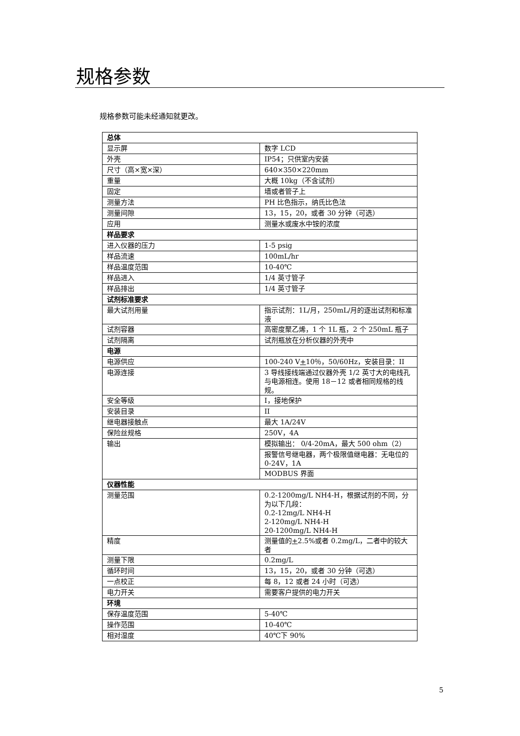规格参数
规格参数可能未经通知就更改。
| 总体 | |
| 显示屏 | 数字 LCD |
| 外壳 | IP54；只供室内安装 |
| 尺寸（高×宽×深） | 640×350×220mm |
| 重量 | 大概 10kg（不含试剂） |
| 固定 | 墙或者管子上 |
| 测量方法 | PH 比色指示，纳氏比色法 |
| 测量间隙 | 13，15，20，或者 30 分钟（可选） |
| 应用 | 测量水或废水中铵的浓度 |
| 样品要求 | |
| 进入仪器的压力 | 1-5 psig |
| 样品流速 | 100mL/hr |
| 样品温度范围 | 10-40℃ |
| 样品进入 | 1/4 英寸管子 |
| 样品排出 | 1/4 英寸管子 |
| 试剂标准要求 | |
| 最大试剂用量 | 指示试剂：1L/月，250mL/月的逐出试剂和标准液 |
| 试剂容器 | 高密度聚乙烯，1 个 1L 瓶，2 个 250mL 瓶子 |
| 试剂隔离 | 试剂瓶放在分析仪器的外壳中 |
| 电源 | |
| 电源供应 | 100-240 V + 10％，50/60Hz，安装目录：II |
| 电源连接 | 3 导线接线端通过仪器外壳 1/2 英寸大的电线孔与电源相连。使用 18－12 或者相同规格的线规。 |
| 安全等级 | I，接地保护 |
| 安装目录 | II |
| 继电器接触点 | 最大 1A/24V |
| 保险丝规格 | 250V，4A |
| 输出 | 模拟输出： 0/4-20mA，最大 500 ohm（2） |
| | 报警信号继电器，两个极限值继电器：无电位的 0-24V，1A |
| | MODBUS 界面 |
| 仪器性能 | |
| 测量范围 | 0.2-1200mg/L NH4-H，根据试剂的不同，分为以下几段： 0.2-12mg/L NH4-H 2-120mg/L NH4-H 20-1200mg/L NH4-H |
| 精度 | 测量值的 + 2.5%或者 0.2mg/L，二者中的较大者 |
| 测量下限 | 0.2mg/L |
| 循环时间 | 13，15，20，或者 30 分钟（可选） |
| 一点校正 | 每 8，12 或者 24 小时（可选） |
| 电力开关 | 需要客户提供的电力开关 |
| 环境 | |
| 保存温度范围 | 5-40℃ |
| 操作范围 | 10-40℃ |
| 相对湿度 | 40℃下 90% |
5